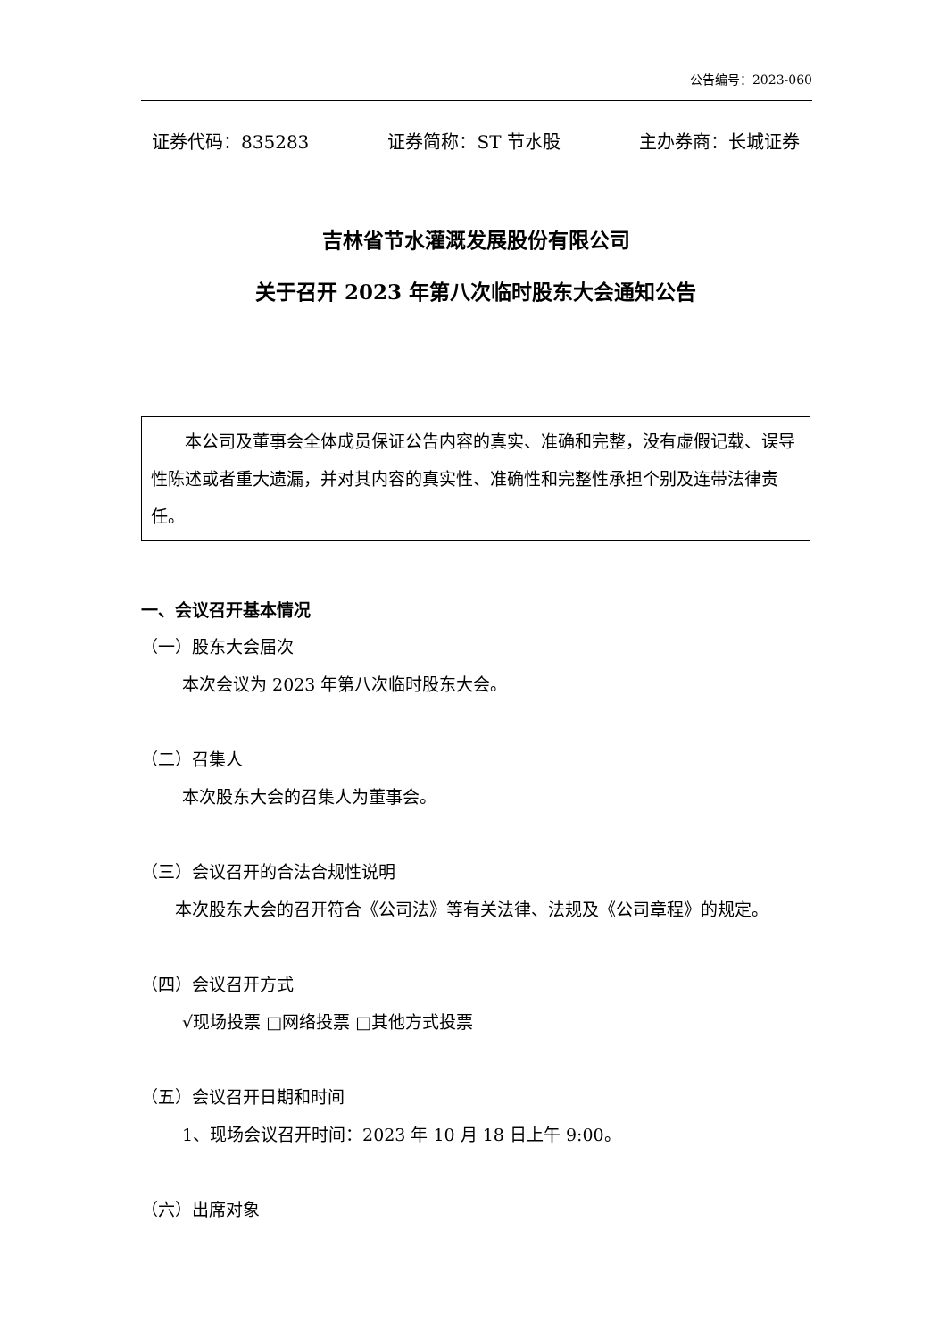公告编号：2023-060
证券代码：835283 证券简称：ST 节水股 主办券商：长城证券
吉林省节水灌溉发展股份有限公司
关于召开 2023 年第八次临时股东大会通知公告
　　本公司及董事会全体成员保证公告内容的真实、准确和完整，没有虚假记载、误导性陈述或者重大遗漏，并对其内容的真实性、准确性和完整性承担个别及连带法律责任。
一、会议召开基本情况
（一）股东大会届次
本次会议为 2023 年第八次临时股东大会。
（二）召集人
本次股东大会的召集人为董事会。
（三）会议召开的合法合规性说明
　　本次股东大会的召开符合《公司法》等有关法律、法规及《公司章程》的规定。
（四）会议召开方式
√现场投票 □网络投票 □其他方式投票
（五）会议召开日期和时间
1、现场会议召开时间：2023 年 10 月 18 日上午 9:00。
（六）出席对象